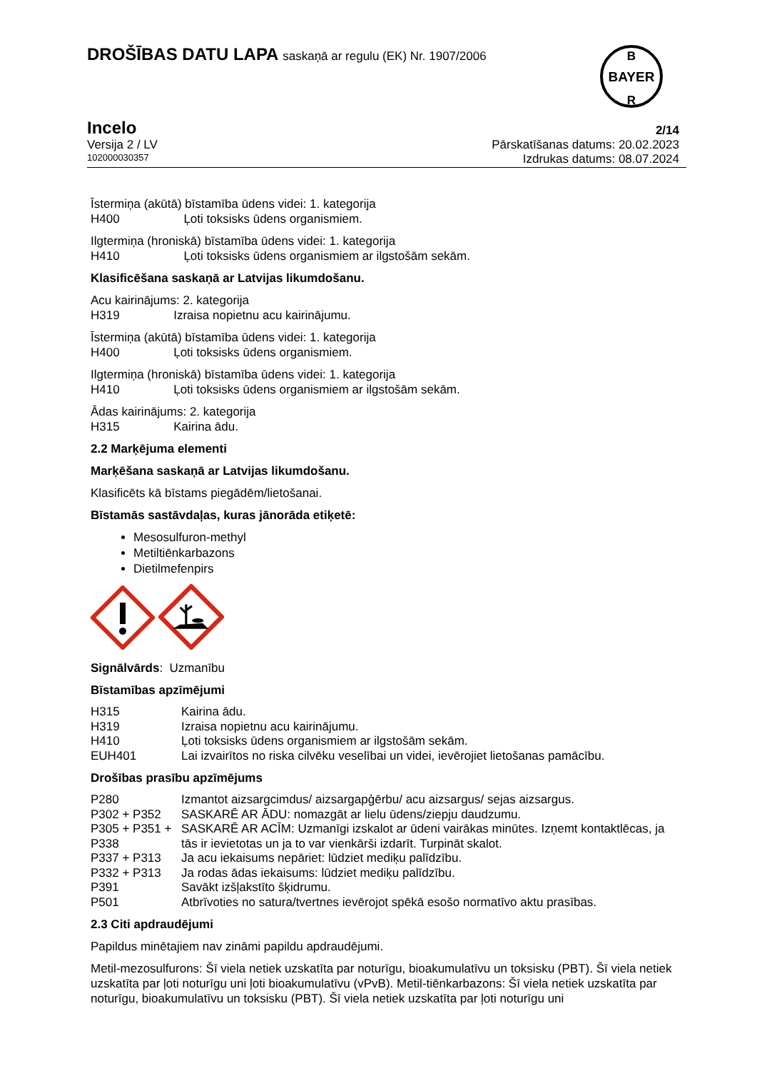DROŠĪBAS DATU LAPA saskaņā ar regulu (EK) Nr. 1907/2006
BAYER
B
R
Incelo
Versija 2 / LV
102000030357
2/14
Pārskatīšanas datums: 20.02.2023
Izdrukas datums: 08.07.2024
Īstermiņa (akūtā) bīstamība ūdens videi: 1. kategorija
H400 Ļoti toksisks ūdens organismiem.
Ilgtermiņa (hroniskā) bīstamība ūdens videi: 1. kategorija
H410 Ļoti toksisks ūdens organismiem ar ilgstošām sekām.
Klasificēšana saskaņā ar Latvijas likumdošanu.
Acu kairinājums: 2. kategorija
H319 Izraisa nopietnu acu kairinājumu.
Īstermiņa (akūtā) bīstamība ūdens videi: 1. kategorija
H400 Ļoti toksisks ūdens organismiem.
Ilgtermiņa (hroniskā) bīstamība ūdens videi: 1. kategorija
H410 Ļoti toksisks ūdens organismiem ar ilgstošām sekām.
Ādas kairinājums: 2. kategorija
H315 Kairina ādu.
2.2 Marķējuma elementi
Marķēšana saskaņā ar Latvijas likumdošanu.
Klasificēts kā bīstams piegādēm/lietošanai.
Bīstamās sastāvdaļas, kuras jānorāda etiķetē:
Mesosulfuron-methyl
Metiltiēnkarbazons
Dietilmefenpirs
Signālvārds: Uzmanību
Bīstamības apzīmējumi
| H315 | Kairina ādu. |
| H319 | Izraisa nopietnu acu kairinājumu. |
| H410 | Ļoti toksisks ūdens organismiem ar ilgstošām sekām. |
| EUH401 | Lai izvairītos no riska cilvēku veselībai un videi, ievērojiet lietošanas pamācību. |
Drošības prasību apzīmējums
| P280 | Izmantot aizsargcimdus/ aizsargapģērbu/ acu aizsargus/ sejas aizsargus. |
| P302 + P352 | SASKARĒ AR ĀDU: nomazgāt ar lielu ūdens/ziepju daudzumu. |
| P305 + P351 + P338 | SASKARĒ AR ACĪM: Uzmanīgi izskalot ar ūdeni vairākas minūtes. Izņemt kontaktlēcas, ja tās ir ievietotas un ja to var vienkārši izdarīt. Turpināt skalot. |
| P337 + P313 | Ja acu iekaisums nepāriet: lūdziet mediķu palīdzību. |
| P332 + P313 | Ja rodas ādas iekaisums: lūdziet mediķu palīdzību. |
| P391 | Savākt izšļakstīto šķidrumu. |
| P501 | Atbrīvoties no satura/tvertnes ievērojot spēkā esošo normatīvo aktu prasības. |
2.3 Citi apdraudējumi
Papildus minētajiem nav zināmi papildu apdraudējumi.
Metil-mezosulfurons: Šī viela netiek uzskatīta par noturīgu, bioakumulatīvu un toksisku (PBT). Šī viela netiek uzskatīta par ļoti noturīgu uni ļoti bioakumulatīvu (vPvB). Metil-tiēnkarbazons: Šī viela netiek uzskatīta par noturīgu, bioakumulatīvu un toksisku (PBT). Šī viela netiek uzskatīta par ļoti noturīgu uni